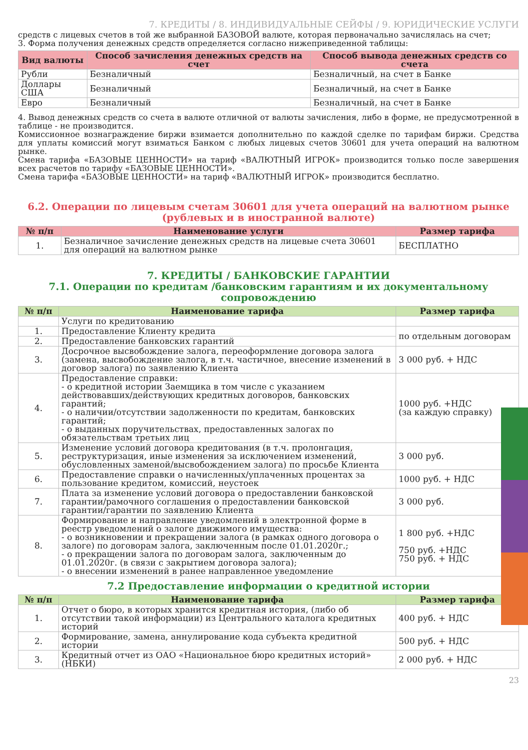7. КРЕДИТЫ / 8. ИНДИВИДУАЛЬНЫЕ СЕЙФЫ / 9. ЮРИДИЧЕСКИЕ УСЛУГИ
средств с лицевых счетов в той же выбранной БАЗОВОЙ валюте, которая первоначально зачислялась на счет;
3. Форма получения денежных средств определяется согласно нижеприведенной таблицы:
| Вид валюты | Способ зачисления денежных средств на счет | Способ вывода денежных средств со счета |
| --- | --- | --- |
| Рубли | Безналичный | Безналичный, на счет в Банке |
| Доллары США | Безналичный | Безналичный, на счет в Банке |
| Евро | Безналичный | Безналичный, на счет в Банке |
4. Вывод денежных средств со счета в валюте отличной от валюты зачисления, либо в форме, не предусмотренной в таблице - не производится.
Комиссионное вознаграждение биржи взимается дополнительно по каждой сделке по тарифам биржи. Средства для уплаты комиссий могут взиматься Банком с любых лицевых счетов 30601 для учета операций на валютном рынке.
Смена тарифа «БАЗОВЫЕ ЦЕННОСТИ» на тариф «ВАЛЮТНЫЙ ИГРОК» производится только после завершения всех расчетов по тарифу «БАЗОВЫЕ ЦЕННОСТИ».
Смена тарифа «БАЗОВЫЕ ЦЕННОСТИ» на тариф «ВАЛЮТНЫЙ ИГРОК» производится бесплатно.
6.2. Операции по лицевым счетам 30601 для учета операций на валютном рынке
(рублевых и в иностранной валюте)
| № п/п | Наименование услуги | Размер тарифа |
| --- | --- | --- |
| 1. | Безналичное зачисление денежных средств на лицевые счета 30601 для операций на валютном рынке | БЕСПЛАТНО |
7. КРЕДИТЫ / БАНКОВСКИЕ ГАРАНТИИ
7.1. Операции по кредитам /банковским гарантиям и их документальному сопровождению
| № п/п | Наименование тарифа | Размер тарифа |
| --- | --- | --- |
| | Услуги по кредитованию | |
| 1. | Предоставление Клиенту кредита | по отдельным договорам |
| 2. | Предоставление банковских гарантий | |
| 3. | Досрочное высвобождение залога, переоформление договора залога (замена, высвобождение залога, в т.ч. частичное, внесение изменений в договор залога) по заявлению Клиента | 3 000 руб. + НДС |
| 4. | Предоставление справки: - о кредитной истории Заемщика в том числе с указанием действовавших/действующих кредитных договоров, банковских гарантий; - о наличии/отсутствии задолженности по кредитам, банковских гарантий; - о выданных поручительствах, предоставленных залогах по обязательствам третьих лиц | 1000 руб. +НДС (за каждую справку) |
| 5. | Изменение условий договора кредитования (в т.ч. пролонгация, реструктуризация, иные изменения за исключением изменений, обусловленных заменой/высвобождением залога) по просьбе Клиента | 3 000 руб. |
| 6. | Предоставление справки о начисленных/уплаченных процентах за пользование кредитом, комиссий, неустоек | 1000 руб. + НДС |
| 7. | Плата за изменение условий договора о предоставлении банковской гарантии/рамочного соглашения о предоставлении банковской гарантии/гарантии по заявлению Клиента | 3 000 руб. |
| 8. | Формирование и направление уведомлений в электронной форме в реестр уведомлений о залоге движимого имущества: - о возникновении и прекращении залога (в рамках одного договора о залоге) по договорам залога, заключенным после 01.01.2020г.; - о прекращении залога по договорам залога, заключенным до 01.01.2020г. (в связи с закрытием договора залога); - о внесении изменений в ранее направленное уведомление | 1 800 руб. +НДС 750 руб. +НДС 750 руб. + НДС |
7.2 Предоставление информации о кредитной истории
| № п/п | Наименование тарифа | Размер тарифа |
| --- | --- | --- |
| 1. | Отчет о бюро, в которых хранится кредитная история, (либо об отсутствии такой информации) из Центрального каталога кредитных историй | 400 руб. + НДС |
| 2. | Формирование, замена, аннулирование кода субъекта кредитной истории | 500 руб. + НДС |
| 3. | Кредитный отчет из ОАО «Национальное бюро кредитных историй» (НБКИ) | 2 000 руб. + НДС |
23